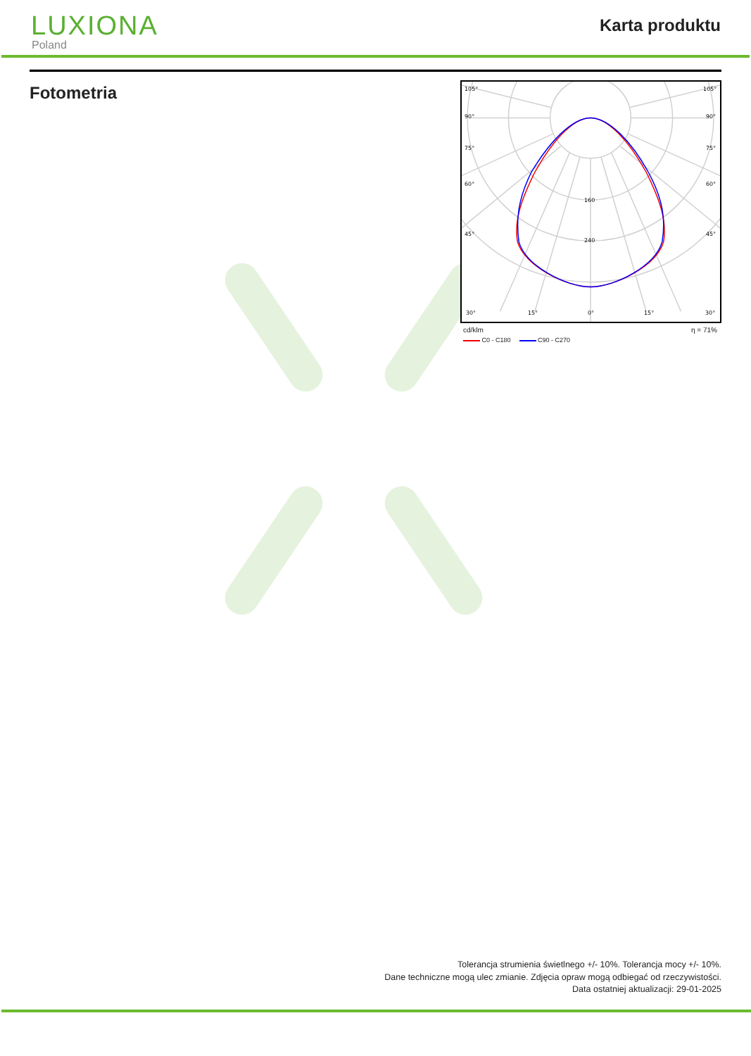LUXIONA
Poland
Karta produktu
Fotometria
105°
105°
90°
90°
75°
75°
60°
60°
45°
45°
160
240
30°
15°
0°
15°
30°
cd/klm η = 71%
C0 - C180 C90 - C270
Tolerancja strumienia świetlnego +/- 10%. Tolerancja mocy +/- 10%.
Dane techniczne mogą ulec zmianie. Zdjęcia opraw mogą odbiegać od rzeczywistości.
Data ostatniej aktualizacji: 29-01-2025